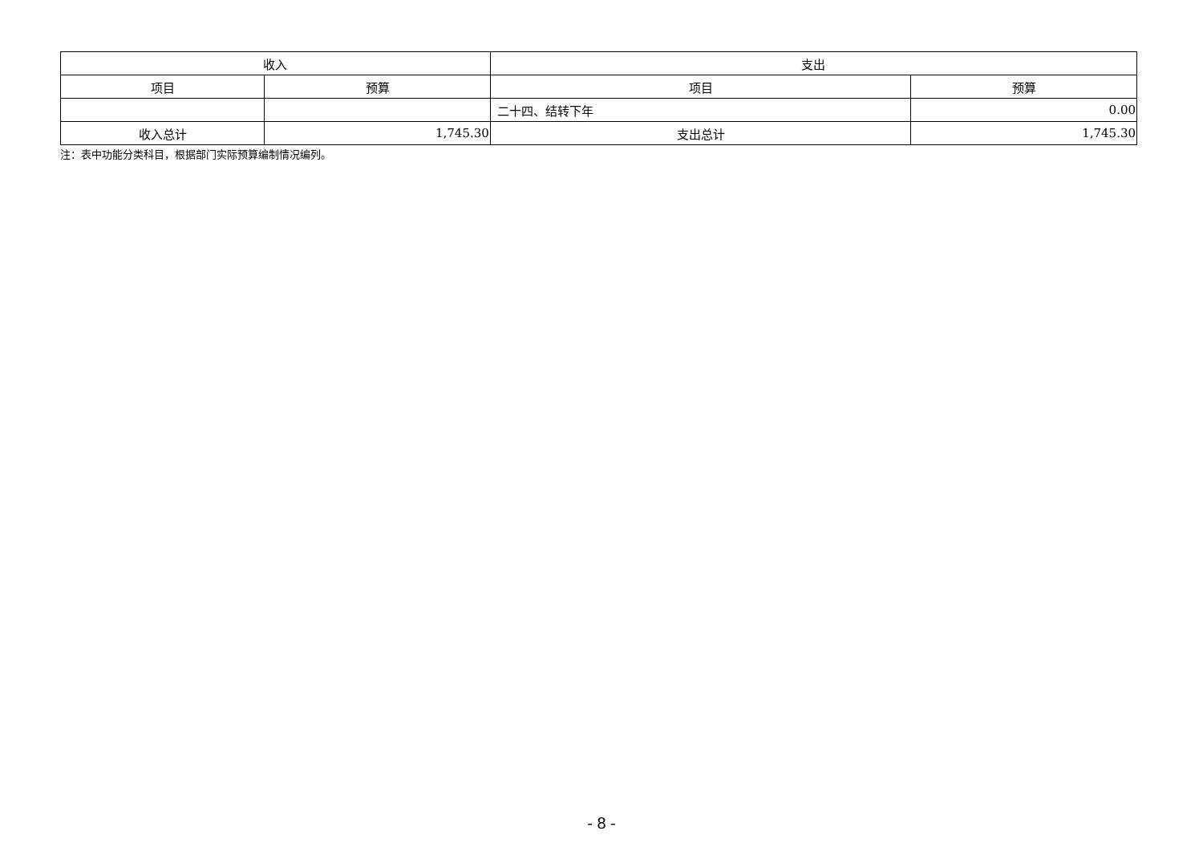| 收入 | | 支出 | |
| --- | --- | --- | --- |
| 项目 | 预算 | 项目 | 预算 |
| | | 二十四、结转下年 | 0.00 |
| 收入总计 | 1,745.30 | 支出总计 | 1,745.30 |
注：表中功能分类科目，根据部门实际预算编制情况编列。
- 8 -